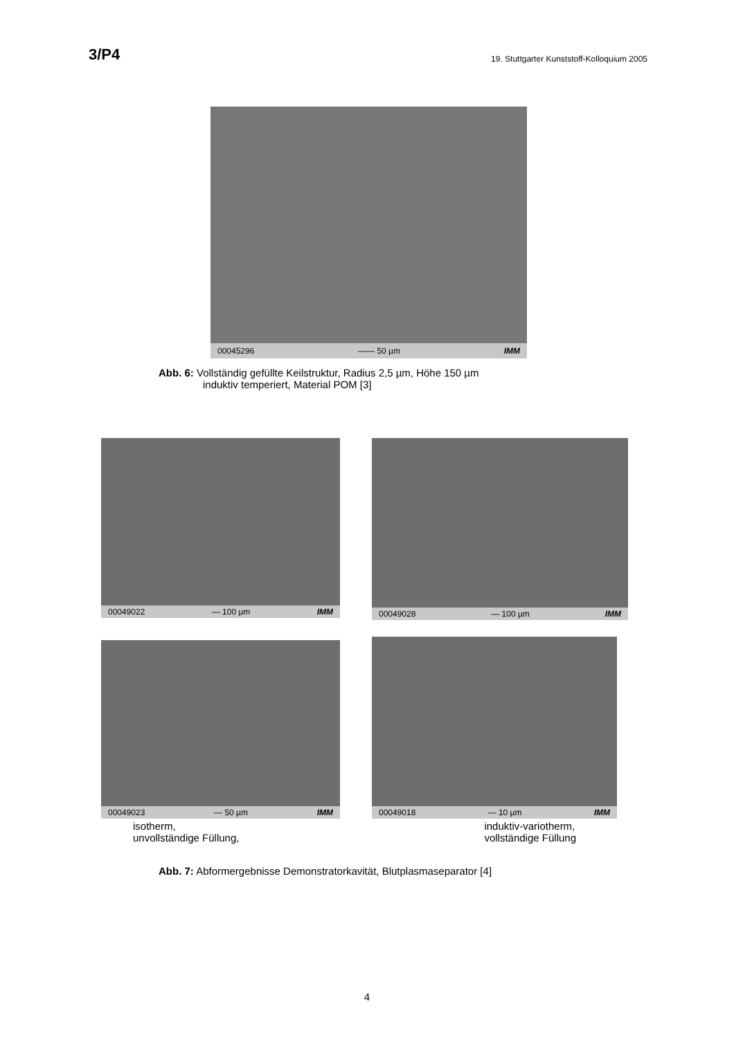3/P4 19. Stuttgarter Kunststoff-Kolloquium 2005
00045296 —— 50 µm IMM
Abb. 6: Vollständig gefüllte Keilstruktur, Radius 2,5 µm, Höhe 150 µm
induktiv temperiert, Material POM [3]
00049022 — 100 µm IMM 00049028 — 100 µm IMM
00049023 — 50 µm IMM 00049018 — 10 µm IMM
isotherm,
unvollständige Füllung,
induktiv-variotherm,
vollständige Füllung
Abb. 7: Abformergebnisse Demonstratorkavität, Blutplasmaseparator [4]
4